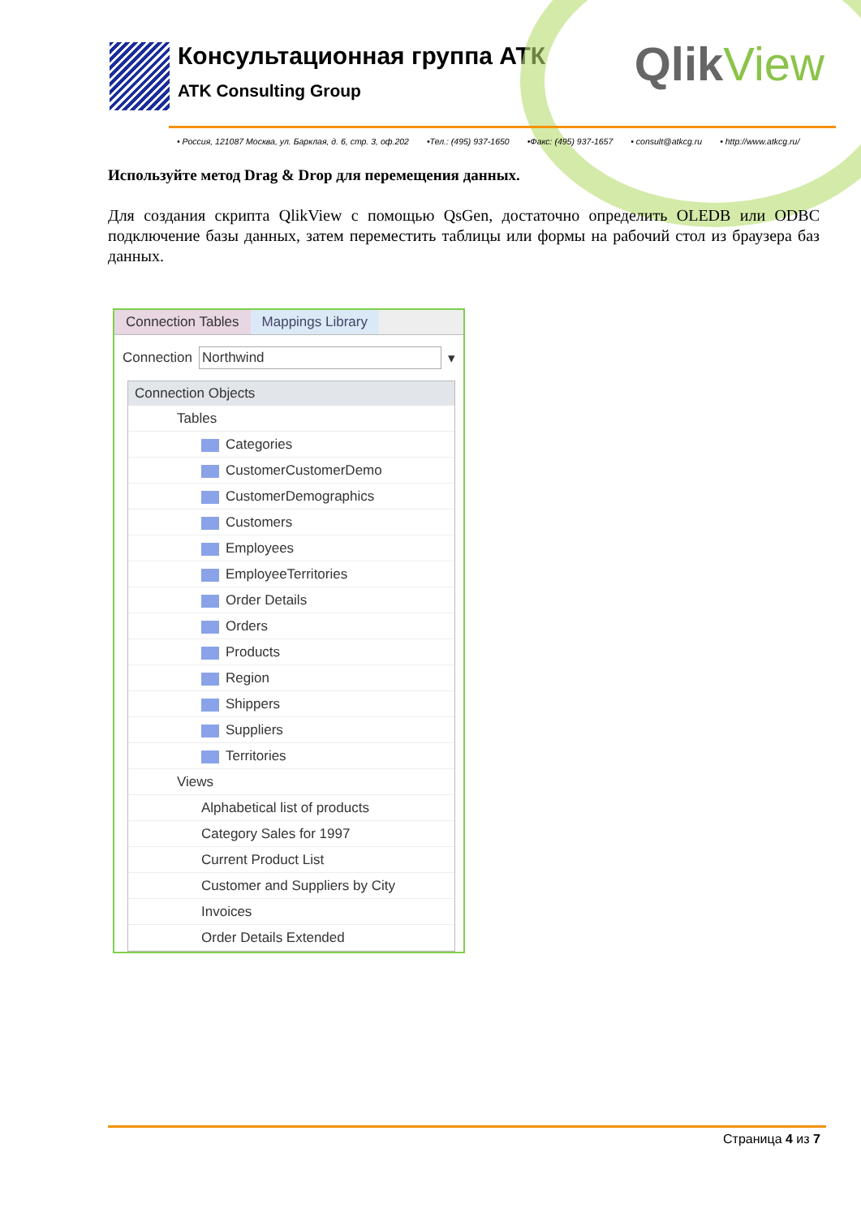Консультационная группа АТК
ATK Consulting Group
QlikView
• Россия, 121087 Москва, ул. Барклая, д. 6, стр. 3, оф.202 •Тел.: (495) 937-1650 •Факс: (495) 937-1657 • consult@atkcg.ru • http://www.atkcg.ru/
Используйте метод Drag & Drop для перемещения данных.
Для создания скрипта QlikView с помощью QsGen, достаточно определить OLEDB или ODBC подключение базы данных, затем переместить таблицы или формы на рабочий стол из браузера баз данных.
Connection Tables Mappings Library
Connection Northwind ▾
Connection Objects
Tables
Categories
CustomerCustomerDemo
CustomerDemographics
Customers
Employees
EmployeeTerritories
Order Details
Orders
Products
Region
Shippers
Suppliers
Territories
Views
Alphabetical list of products
Category Sales for 1997
Current Product List
Customer and Suppliers by City
Invoices
Order Details Extended
Страница 4 из 7